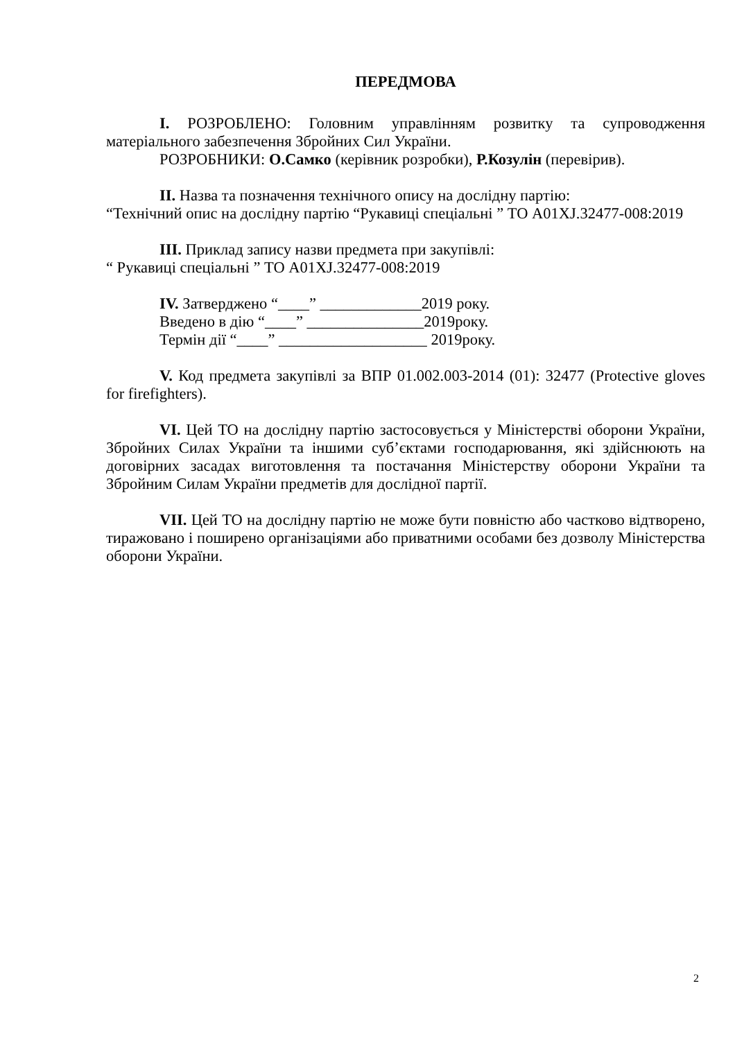ПЕРЕДМОВА
I. РОЗРОБЛЕНО: Головним управлінням розвитку та супроводження матеріального забезпечення Збройних Сил України.
РОЗРОБНИКИ: О.Самко (керівник розробки), Р.Козулін (перевірив).
II. Назва та позначення технічного опису на дослідну партію:
“Технічний опис на дослідну партію “Рукавиці спеціальні ” ТО А01XJ.32477-008:2019
III. Приклад запису назви предмета при закупівлі:
“ Рукавиці спеціальні ” ТО А01XJ.32477-008:2019
IV. Затверджено “____” _____________2019 року.
Введено в дію “____” _______________2019року.
Термін дії “____” ___________________ 2019року.
V. Код предмета закупівлі за ВПР 01.002.003-2014 (01): 32477 (Protective gloves for firefighters).
VI. Цей ТО на дослідну партію застосовується у Міністерстві оборони України, Збройних Силах України та іншими суб’єктами господарювання, які здійснюють на договірних засадах виготовлення та постачання Міністерству оборони України та Збройним Силам України предметів для дослідної партії.
VII. Цей ТО на дослідну партію не може бути повністю або частково відтворено, тиражовано і поширено організаціями або приватними особами без дозволу Міністерства оборони України.
2